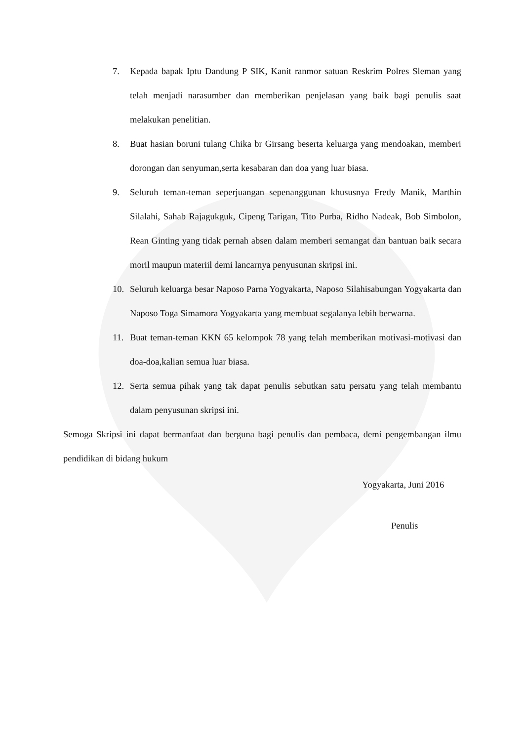7. Kepada bapak Iptu Dandung P SIK, Kanit ranmor satuan Reskrim Polres Sleman yang telah menjadi narasumber dan memberikan penjelasan yang baik bagi penulis saat melakukan penelitian.
8. Buat hasian boruni tulang Chika br Girsang beserta keluarga yang mendoakan, memberi dorongan dan senyuman,serta kesabaran dan doa yang luar biasa.
9. Seluruh teman-teman seperjuangan sepenanggunan khususnya Fredy Manik, Marthin Silalahi, Sahab Rajagukguk, Cipeng Tarigan, Tito Purba, Ridho Nadeak, Bob Simbolon, Rean Ginting yang tidak pernah absen dalam memberi semangat dan bantuan baik secara moril maupun materiil demi lancarnya penyusunan skripsi ini.
10. Seluruh keluarga besar Naposo Parna Yogyakarta, Naposo Silahisabungan Yogyakarta dan Naposo Toga Simamora Yogyakarta yang membuat segalanya lebih berwarna.
11. Buat teman-teman KKN 65 kelompok 78 yang telah memberikan motivasi-motivasi dan doa-doa,kalian semua luar biasa.
12. Serta semua pihak yang tak dapat penulis sebutkan satu persatu yang telah membantu dalam penyusunan skripsi ini.
Semoga Skripsi ini dapat bermanfaat dan berguna bagi penulis dan pembaca, demi pengembangan ilmu pendidikan di bidang hukum
Yogyakarta, Juni 2016
Penulis